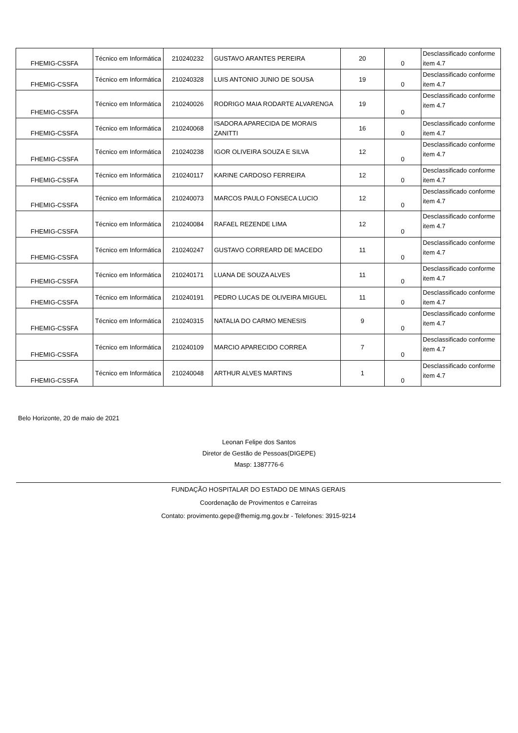| FHEMIG-CSSFA | Técnico em Informática | 210240232 | GUSTAVO ARANTES PEREIRA | 20 | 0 | Desclassificado conforme item 4.7 |
| FHEMIG-CSSFA | Técnico em Informática | 210240328 | LUIS ANTONIO JUNIO DE SOUSA | 19 | 0 | Desclassificado conforme item 4.7 |
| FHEMIG-CSSFA | Técnico em Informática | 210240026 | RODRIGO MAIA RODARTE ALVARENGA | 19 | 0 | Desclassificado conforme item 4.7 |
| FHEMIG-CSSFA | Técnico em Informática | 210240068 | ISADORA APARECIDA DE MORAIS ZANITTI | 16 | 0 | Desclassificado conforme item 4.7 |
| FHEMIG-CSSFA | Técnico em Informática | 210240238 | IGOR OLIVEIRA SOUZA E SILVA | 12 | 0 | Desclassificado conforme item 4.7 |
| FHEMIG-CSSFA | Técnico em Informática | 210240117 | KARINE CARDOSO FERREIRA | 12 | 0 | Desclassificado conforme item 4.7 |
| FHEMIG-CSSFA | Técnico em Informática | 210240073 | MARCOS PAULO FONSECA LUCIO | 12 | 0 | Desclassificado conforme item 4.7 |
| FHEMIG-CSSFA | Técnico em Informática | 210240084 | RAFAEL REZENDE LIMA | 12 | 0 | Desclassificado conforme item 4.7 |
| FHEMIG-CSSFA | Técnico em Informática | 210240247 | GUSTAVO CORREARD DE MACEDO | 11 | 0 | Desclassificado conforme item 4.7 |
| FHEMIG-CSSFA | Técnico em Informática | 210240171 | LUANA DE SOUZA ALVES | 11 | 0 | Desclassificado conforme item 4.7 |
| FHEMIG-CSSFA | Técnico em Informática | 210240191 | PEDRO LUCAS DE OLIVEIRA MIGUEL | 11 | 0 | Desclassificado conforme item 4.7 |
| FHEMIG-CSSFA | Técnico em Informática | 210240315 | NATALIA DO CARMO MENESIS | 9 | 0 | Desclassificado conforme item 4.7 |
| FHEMIG-CSSFA | Técnico em Informática | 210240109 | MARCIO APARECIDO CORREA | 7 | 0 | Desclassificado conforme item 4.7 |
| FHEMIG-CSSFA | Técnico em Informática | 210240048 | ARTHUR ALVES MARTINS | 1 | 0 | Desclassificado conforme item 4.7 |
Belo Horizonte, 20 de maio de 2021
Leonan Felipe dos Santos
Diretor de Gestão de Pessoas(DIGEPE)
Masp: 1387776-6
FUNDAÇÃO HOSPITALAR DO ESTADO DE MINAS GERAIS
Coordenação de Provimentos e Carreiras
Contato: provimento.gepe@fhemig.mg.gov.br - Telefones: 3915-9214